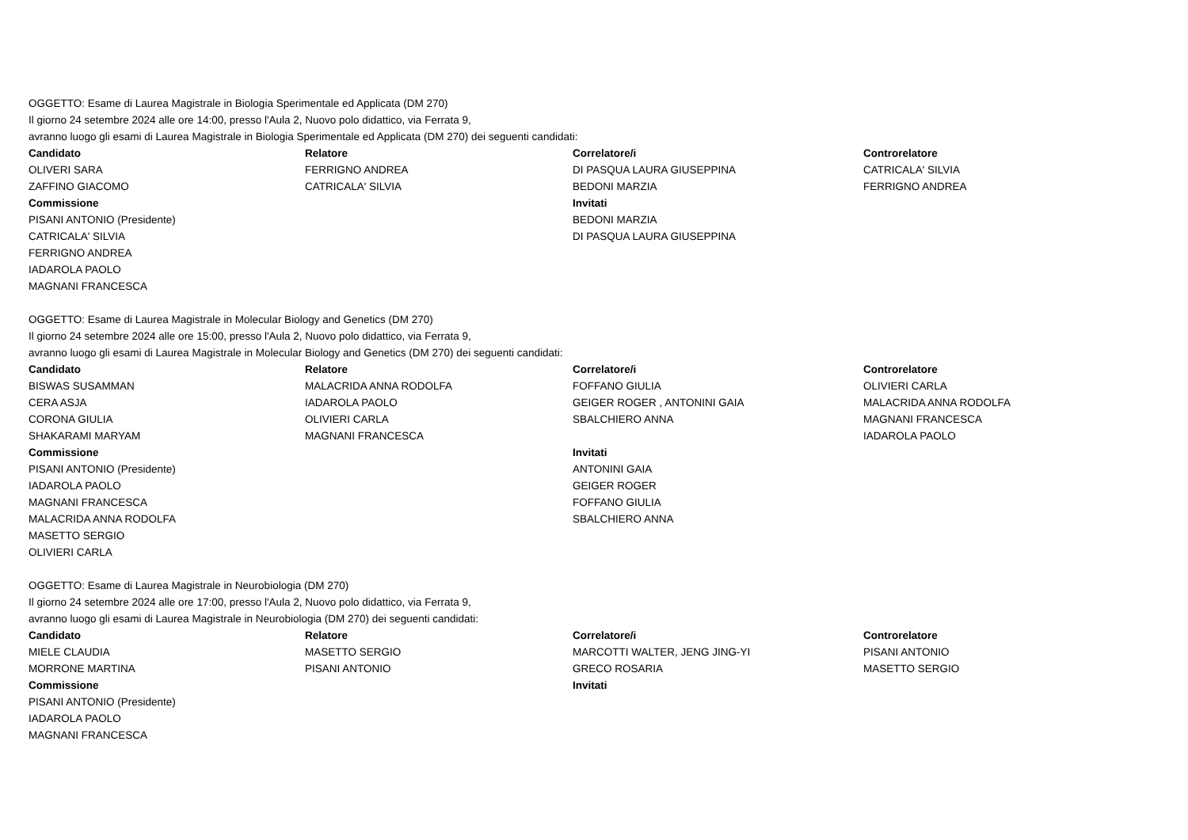OGGETTO: Esame di Laurea Magistrale in Biologia Sperimentale ed Applicata (DM 270)
Il giorno 24 setembre 2024 alle ore 14:00, presso l'Aula 2, Nuovo polo didattico, via Ferrata 9,
avranno luogo gli esami di Laurea Magistrale in Biologia Sperimentale ed Applicata (DM 270) dei seguenti candidati:
| Candidato | Relatore | Correlatore/i | Controrelatore |
| --- | --- | --- | --- |
| OLIVERI SARA | FERRIGNO ANDREA | DI PASQUA LAURA GIUSEPPINA | CATRICALA' SILVIA |
| ZAFFINO GIACOMO | CATRICALA' SILVIA | BEDONI MARZIA | FERRIGNO ANDREA |
| Commissione | | Invitati | |
| PISANI ANTONIO (Presidente) | | BEDONI MARZIA | |
| CATRICALA' SILVIA | | DI PASQUA LAURA GIUSEPPINA | |
| FERRIGNO ANDREA | | | |
| IADAROLA PAOLO | | | |
| MAGNANI FRANCESCA | | | |
OGGETTO: Esame di Laurea Magistrale in Molecular Biology and Genetics (DM 270)
Il giorno 24 setembre 2024 alle ore 15:00, presso l'Aula 2, Nuovo polo didattico, via Ferrata 9,
avranno luogo gli esami di Laurea Magistrale in Molecular Biology and Genetics (DM 270) dei seguenti candidati:
| Candidato | Relatore | Correlatore/i | Controrelatore |
| --- | --- | --- | --- |
| BISWAS SUSAMMAN | MALACRIDA ANNA RODOLFA | FOFFANO GIULIA | OLIVIERI CARLA |
| CERA ASJA | IADAROLA PAOLO | GEIGER ROGER , ANTONINI GAIA | MALACRIDA ANNA RODOLFA |
| CORONA GIULIA | OLIVIERI CARLA | SBALCHIERO ANNA | MAGNANI FRANCESCA |
| SHAKARAMI MARYAM | MAGNANI FRANCESCA | | IADAROLA PAOLO |
| Commissione | | Invitati | |
| PISANI ANTONIO (Presidente) | | ANTONINI GAIA | |
| IADAROLA PAOLO | | GEIGER ROGER | |
| MAGNANI FRANCESCA | | FOFFANO GIULIA | |
| MALACRIDA ANNA RODOLFA | | SBALCHIERO ANNA | |
| MASETTO SERGIO | | | |
| OLIVIERI CARLA | | | |
OGGETTO: Esame di Laurea Magistrale in Neurobiologia (DM 270)
Il giorno 24 setembre 2024 alle ore 17:00, presso l'Aula 2, Nuovo polo didattico, via Ferrata 9,
avranno luogo gli esami di Laurea Magistrale in Neurobiologia (DM 270) dei seguenti candidati:
| Candidato | Relatore | Correlatore/i | Controrelatore |
| --- | --- | --- | --- |
| MIELE CLAUDIA | MASETTO SERGIO | MARCOTTI WALTER, JENG JING-YI | PISANI ANTONIO |
| MORRONE MARTINA | PISANI ANTONIO | GRECO ROSARIA | MASETTO SERGIO |
| Commissione | | Invitati | |
| PISANI ANTONIO (Presidente) | | | |
| IADAROLA PAOLO | | | |
| MAGNANI FRANCESCA | | | |